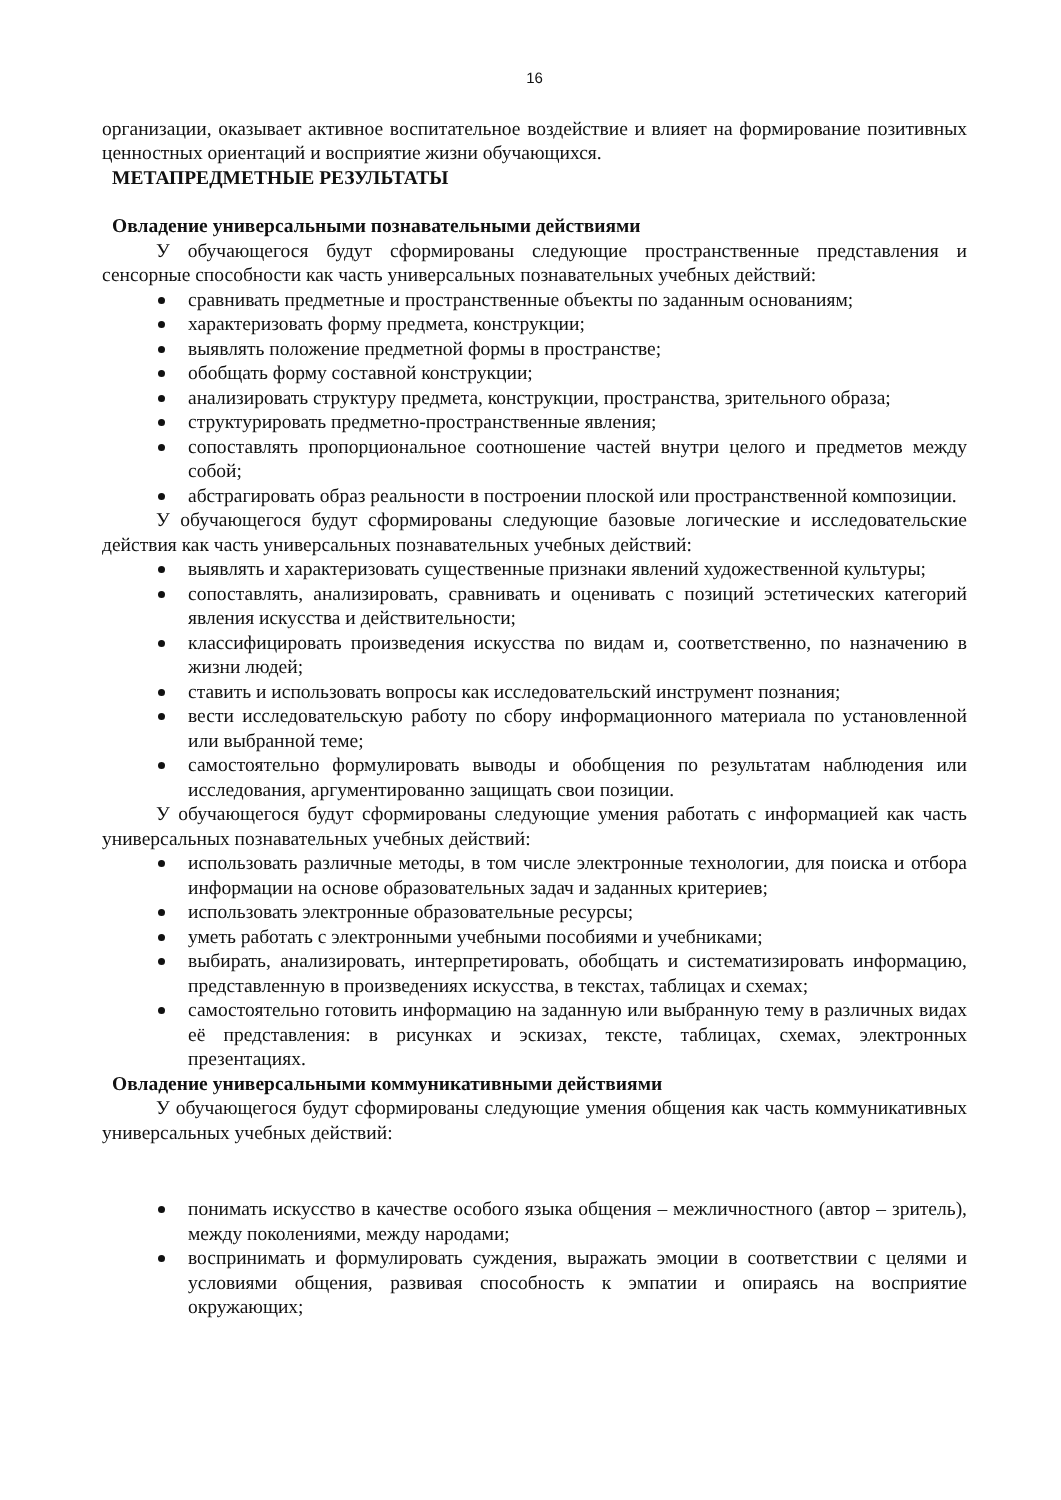16
организации, оказывает активное воспитательное воздействие и влияет на формирование позитивных ценностных ориентаций и восприятие жизни обучающихся.
МЕТАПРЕДМЕТНЫЕ РЕЗУЛЬТАТЫ
Овладение универсальными познавательными действиями
У обучающегося будут сформированы следующие пространственные представления и сенсорные способности как часть универсальных познавательных учебных действий:
сравнивать предметные и пространственные объекты по заданным основаниям;
характеризовать форму предмета, конструкции;
выявлять положение предметной формы в пространстве;
обобщать форму составной конструкции;
анализировать структуру предмета, конструкции, пространства, зрительного образа;
структурировать предметно-пространственные явления;
сопоставлять пропорциональное соотношение частей внутри целого и предметов между собой;
абстрагировать образ реальности в построении плоской или пространственной композиции.
У обучающегося будут сформированы следующие базовые логические и исследовательские действия как часть универсальных познавательных учебных действий:
выявлять и характеризовать существенные признаки явлений художественной культуры;
сопоставлять, анализировать, сравнивать и оценивать с позиций эстетических категорий явления искусства и действительности;
классифицировать произведения искусства по видам и, соответственно, по назначению в жизни людей;
ставить и использовать вопросы как исследовательский инструмент познания;
вести исследовательскую работу по сбору информационного материала по установленной или выбранной теме;
самостоятельно формулировать выводы и обобщения по результатам наблюдения или исследования, аргументированно защищать свои позиции.
У обучающегося будут сформированы следующие умения работать с информацией как часть универсальных познавательных учебных действий:
использовать различные методы, в том числе электронные технологии, для поиска и отбора информации на основе образовательных задач и заданных критериев;
использовать электронные образовательные ресурсы;
уметь работать с электронными учебными пособиями и учебниками;
выбирать, анализировать, интерпретировать, обобщать и систематизировать информацию, представленную в произведениях искусства, в текстах, таблицах и схемах;
самостоятельно готовить информацию на заданную или выбранную тему в различных видах её представления: в рисунках и эскизах, тексте, таблицах, схемах, электронных презентациях.
Овладение универсальными коммуникативными действиями
У обучающегося будут сформированы следующие умения общения как часть коммуникативных универсальных учебных действий:
понимать искусство в качестве особого языка общения – межличностного (автор – зритель), между поколениями, между народами;
воспринимать и формулировать суждения, выражать эмоции в соответствии с целями и условиями общения, развивая способность к эмпатии и опираясь на восприятие окружающих;